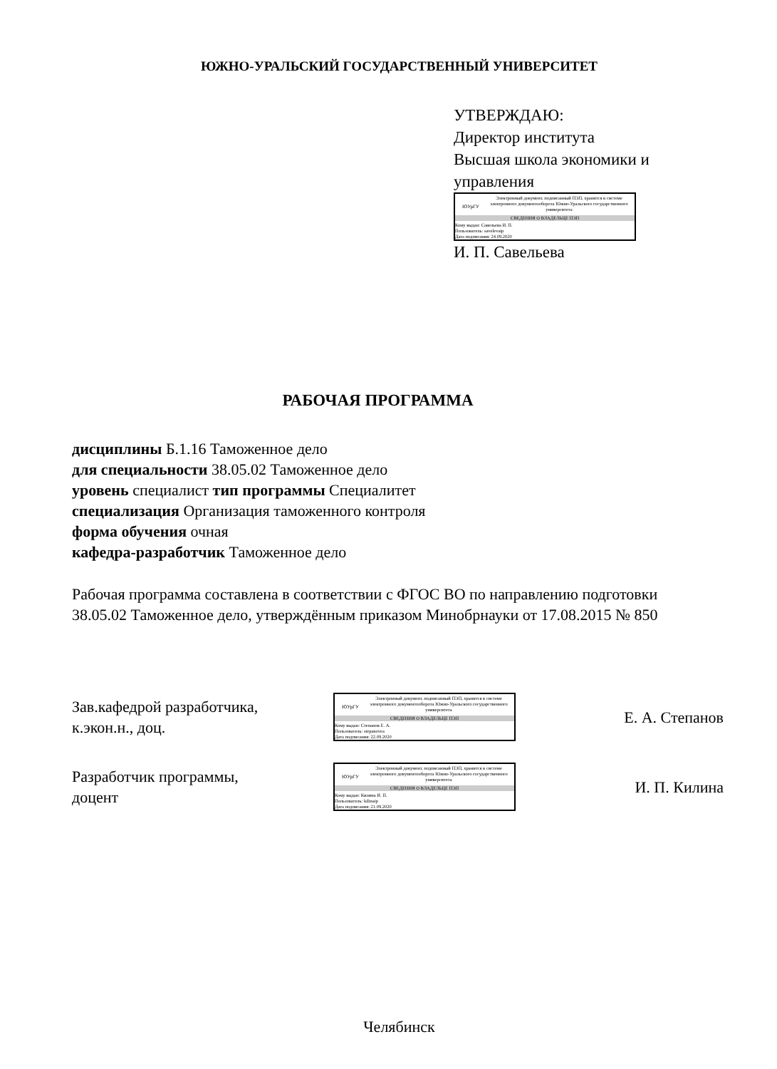ЮЖНО-УРАЛЬСКИЙ ГОСУДАРСТВЕННЫЙ УНИВЕРСИТЕТ
УТВЕРЖДАЮ:
Директор института
Высшая школа экономики и
управления
ЮУрГУ
Электронный документ, подписанный ПЭП, хранится в системе электронного документооборота Южно-Уральского государственного университета
СВЕДЕНИЯ О ВЛАДЕЛЬЦЕ ПЭП
Кому выдан: Савельева И. П.
Пользователь: savelevaip
Дата подписания: 24.09.2020
И. П. Савельева
РАБОЧАЯ ПРОГРАММА
дисциплины Б.1.16 Таможенное дело
для специальности 38.05.02 Таможенное дело
уровень специалист тип программы Специалитет
специализация Организация таможенного контроля
форма обучения очная
кафедра-разработчик Таможенное дело
Рабочая программа составлена в соответствии с ФГОС ВО по направлению подготовки 38.05.02 Таможенное дело, утверждённым приказом Минобрнауки от 17.08.2015 № 850
Зав.кафедрой разработчика,
к.экон.н., доц.
ЮУрГУ
Электронный документ, подписанный ПЭП, хранится в системе электронного документооборота Южно-Уральского государственного университета
СВЕДЕНИЯ О ВЛАДЕЛЬЦЕ ПЭП
Кому выдан: Степанов Е. А.
Пользователь: stepanovea
Дата подписания: 22.09.2020
Е. А. Степанов
Разработчик программы,
доцент
ЮУрГУ
Электронный документ, подписанный ПЭП, хранится в системе электронного документооборота Южно-Уральского государственного университета
СВЕДЕНИЯ О ВЛАДЕЛЬЦЕ ПЭП
Кому выдан: Килина И. П.
Пользователь: kilinaip
Дата подписания: 21.09.2020
И. П. Килина
Челябинск